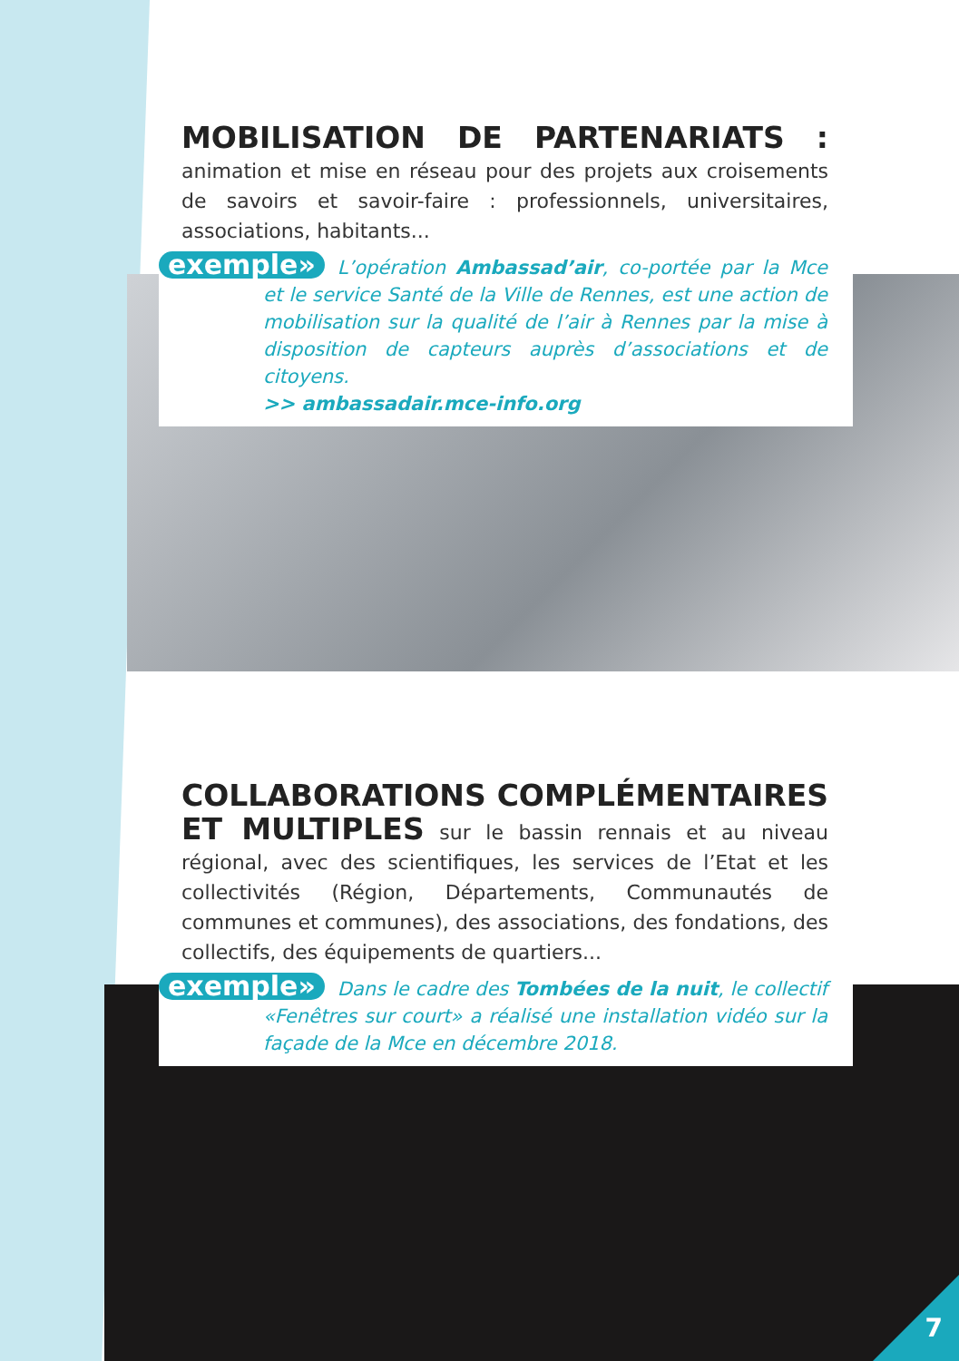MOBILISATION DE PARTENARIATS :
animation et mise en réseau pour des projets aux croisements de savoirs et savoir-faire : professionnels, universitaires, associations, habitants...
exemple» L’opération Ambassad’air, co-portée par la Mce et le service Santé de la Ville de Rennes, est une action de mobilisation sur la qualité de l’air à Rennes par la mise à disposition de capteurs auprès d’associations et de citoyens.
>> ambassadair.mce-info.org
COLLABORATIONS COMPLÉMENTAIRES ET MULTIPLES
sur le bassin rennais et au niveau régional, avec des scientifiques, les services de l’Etat et les collectivités (Région, Départements, Communautés de communes et communes), des associations, des fondations, des collectifs, des équipements de quartiers...
exemple» Dans le cadre des Tombées de la nuit, le collectif «Fenêtres sur court» a réalisé une installation vidéo sur la façade de la Mce en décembre 2018.
7